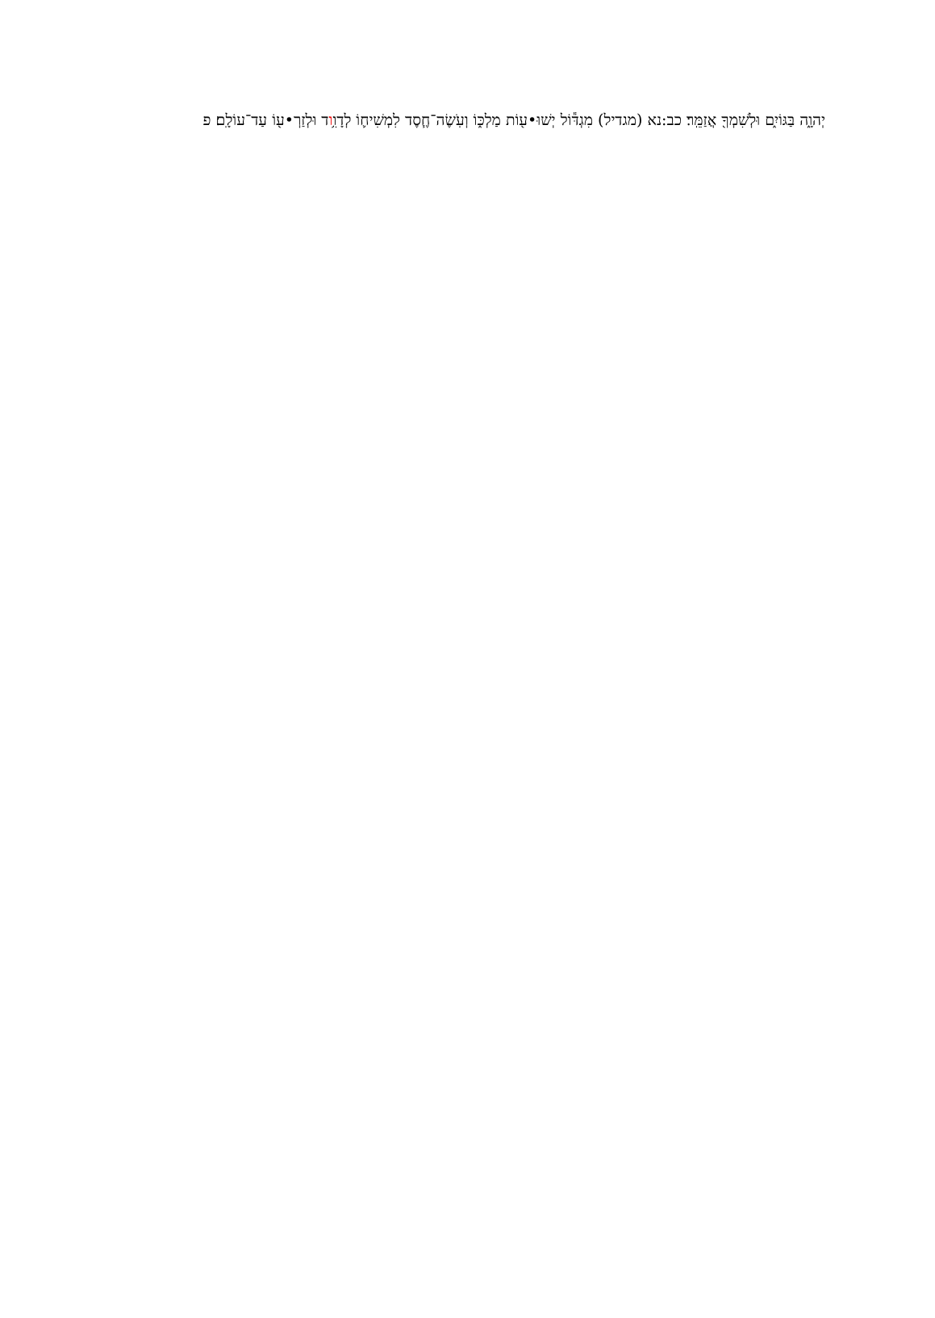יְהוָ֑ה בַּגּוֹיִ֑ם וּלְשִׁמְךָ֖ אֲזַמֵּֽר׃ כב:נא (מגדיל) מִגְדּ֕וֹל יְשׁוּ•ע֖וֹת מַלְכּ֑וֹ וְעֹֽשֶׂה־חֶ֧סֶד לִמְשִׁיח֛וֹ לְדָוִ֥וד וּלְזַרְ•ע֖וֹ עַד־עוֹלָֽם׃ פ